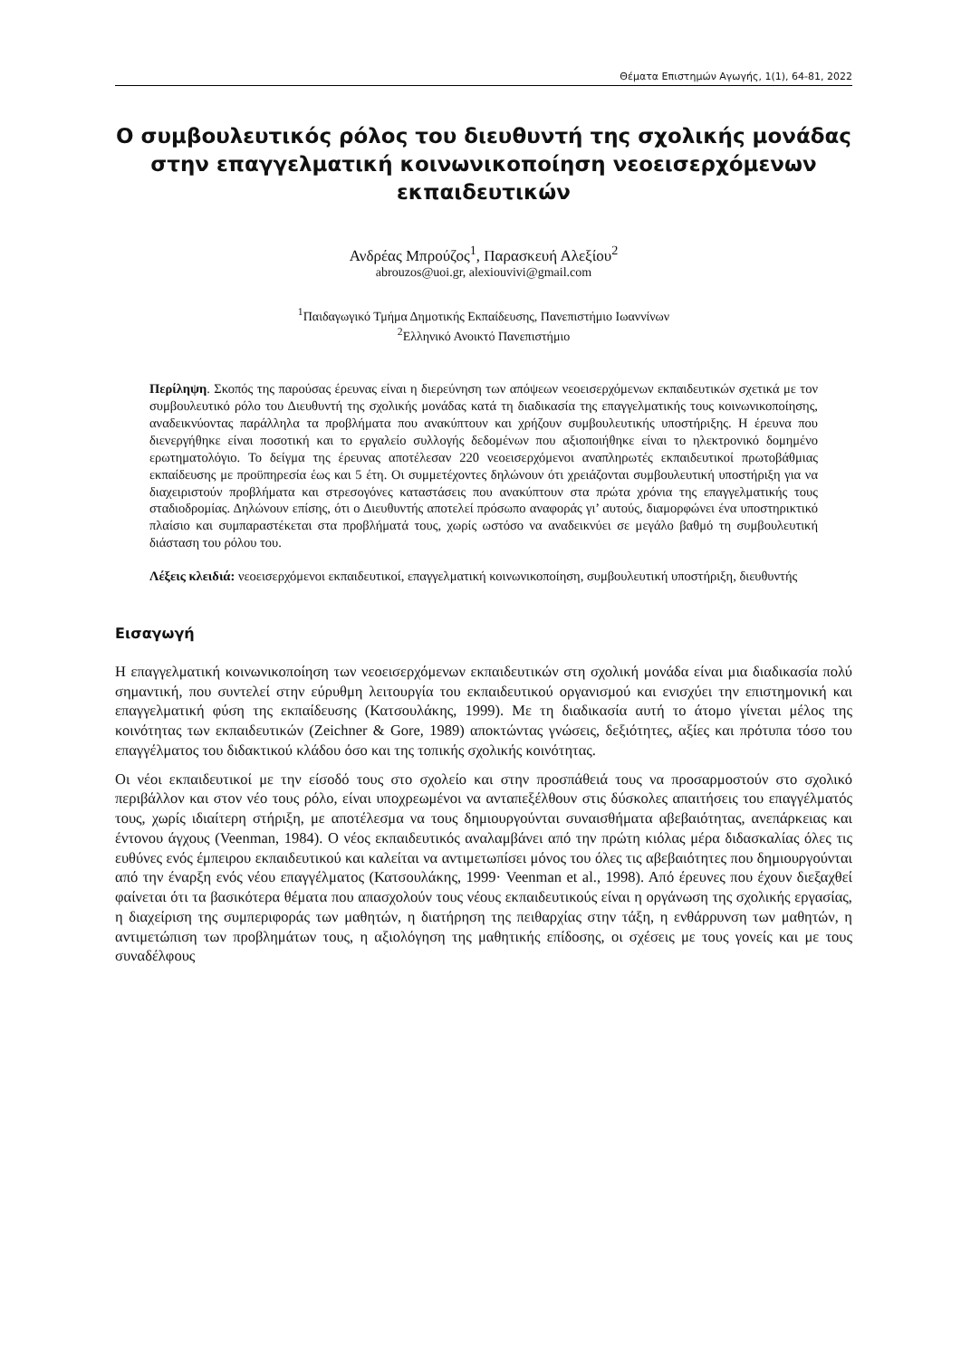Θέματα Επιστημών Αγωγής, 1(1), 64-81, 2022
Ο συμβουλευτικός ρόλος του διευθυντή της σχολικής μονάδας στην επαγγελματική κοινωνικοποίηση νεοεισερχόμενων εκπαιδευτικών
Ανδρέας Μπρούζος<sup>1</sup>, Παρασκευή Αλεξίου<sup>2</sup>
abrouzos@uoi.gr, alexiouvivi@gmail.com
<sup>1</sup> Παιδαγωγικό Τμήμα Δημοτικής Εκπαίδευσης, Πανεπιστήμιο Ιωαννίνων
<sup>2</sup> Ελληνικό Ανοικτό Πανεπιστήμιο
Περίληψη. Σκοπός της παρούσας έρευνας είναι η διερεύνηση των απόψεων νεοεισερχόμενων εκπαιδευτικών σχετικά με τον συμβουλευτικό ρόλο του Διευθυντή της σχολικής μονάδας κατά τη διαδικασία της επαγγελματικής τους κοινωνικοποίησης, αναδεικνύοντας παράλληλα τα προβλήματα που ανακύπτουν και χρήζουν συμβουλευτικής υποστήριξης. Η έρευνα που διενεργήθηκε είναι ποσοτική και το εργαλείο συλλογής δεδομένων που αξιοποιήθηκε είναι το ηλεκτρονικό δομημένο ερωτηματολόγιο. Το δείγμα της έρευνας αποτέλεσαν 220 νεοεισερχόμενοι αναπληρωτές εκπαιδευτικοί πρωτοβάθμιας εκπαίδευσης με προϋπηρεσία έως και 5 έτη. Οι συμμετέχοντες δηλώνουν ότι χρειάζονται συμβουλευτική υποστήριξη για να διαχειριστούν προβλήματα και στρεσογόνες καταστάσεις που ανακύπτουν στα πρώτα χρόνια της επαγγελματικής τους σταδιοδρομίας. Δηλώνουν επίσης, ότι ο Διευθυντής αποτελεί πρόσωπο αναφοράς γι’ αυτούς, διαμορφώνει ένα υποστηρικτικό πλαίσιο και συμπαραστέκεται στα προβλήματά τους, χωρίς ωστόσο να αναδεικνύει σε μεγάλο βαθμό τη συμβουλευτική διάσταση του ρόλου του.
Λέξεις κλειδιά: νεοεισερχόμενοι εκπαιδευτικοί, επαγγελματική κοινωνικοποίηση, συμβουλευτική υποστήριξη, διευθυντής
Εισαγωγή
Η επαγγελματική κοινωνικοποίηση των νεοεισερχόμενων εκπαιδευτικών στη σχολική μονάδα είναι μια διαδικασία πολύ σημαντική, που συντελεί στην εύρυθμη λειτουργία του εκπαιδευτικού οργανισμού και ενισχύει την επιστημονική και επαγγελματική φύση της εκπαίδευσης (Κατσουλάκης, 1999). Με τη διαδικασία αυτή το άτομο γίνεται μέλος της κοινότητας των εκπαιδευτικών (Zeichner & Gore, 1989) αποκτώντας γνώσεις, δεξιότητες, αξίες και πρότυπα τόσο του επαγγέλματος του διδακτικού κλάδου όσο και της τοπικής σχολικής κοινότητας.
Οι νέοι εκπαιδευτικοί με την είσοδό τους στο σχολείο και στην προσπάθειά τους να προσαρμοστούν στο σχολικό περιβάλλον και στον νέο τους ρόλο, είναι υποχρεωμένοι να ανταπεξέλθουν στις δύσκολες απαιτήσεις του επαγγέλματός τους, χωρίς ιδιαίτερη στήριξη, με αποτέλεσμα να τους δημιουργούνται συναισθήματα αβεβαιότητας, ανεπάρκειας και έντονου άγχους (Veenman, 1984). Ο νέος εκπαιδευτικός αναλαμβάνει από την πρώτη κιόλας μέρα διδασκαλίας όλες τις ευθύνες ενός έμπειρου εκπαιδευτικού και καλείται να αντιμετωπίσει μόνος του όλες τις αβεβαιότητες που δημιουργούνται από την έναρξη ενός νέου επαγγέλματος (Κατσουλάκης, 1999· Veenman et al., 1998). Από έρευνες που έχουν διεξαχθεί φαίνεται ότι τα βασικότερα θέματα που απασχολούν τους νέους εκπαιδευτικούς είναι η οργάνωση της σχολικής εργασίας, η διαχείριση της συμπεριφοράς των μαθητών, η διατήρηση της πειθαρχίας στην τάξη, η ενθάρρυνση των μαθητών, η αντιμετώπιση των προβλημάτων τους, η αξιολόγηση της μαθητικής επίδοσης, οι σχέσεις με τους γονείς και με τους συναδέλφους